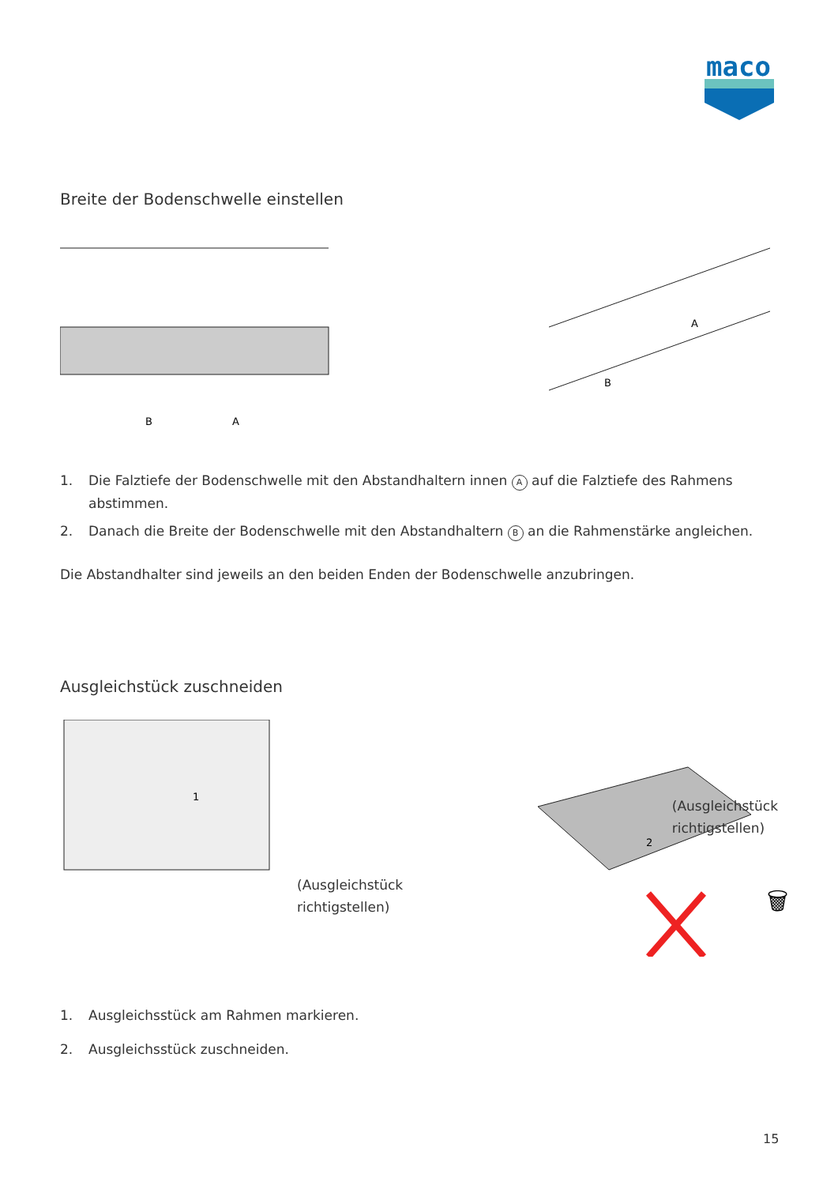maco
Breite der Bodenschwelle einstellen
B
A
A
B
1. Die Falztiefe der Bodenschwelle mit den Abstandhaltern innen A auf die Falztiefe des Rahmens abstimmen.
2. Danach die Breite der Bodenschwelle mit den Abstandhaltern B an die Rahmenstärke angleichen.
Die Abstandhalter sind jeweils an den beiden Enden der Bodenschwelle anzubringen.
Ausgleichstück zuschneiden
1
(Ausgleichstück
richtigstellen)
2
🗑
(Ausgleichstück
richtigstellen)
1. Ausgleichsstück am Rahmen markieren.
2. Ausgleichsstück zuschneiden.
15